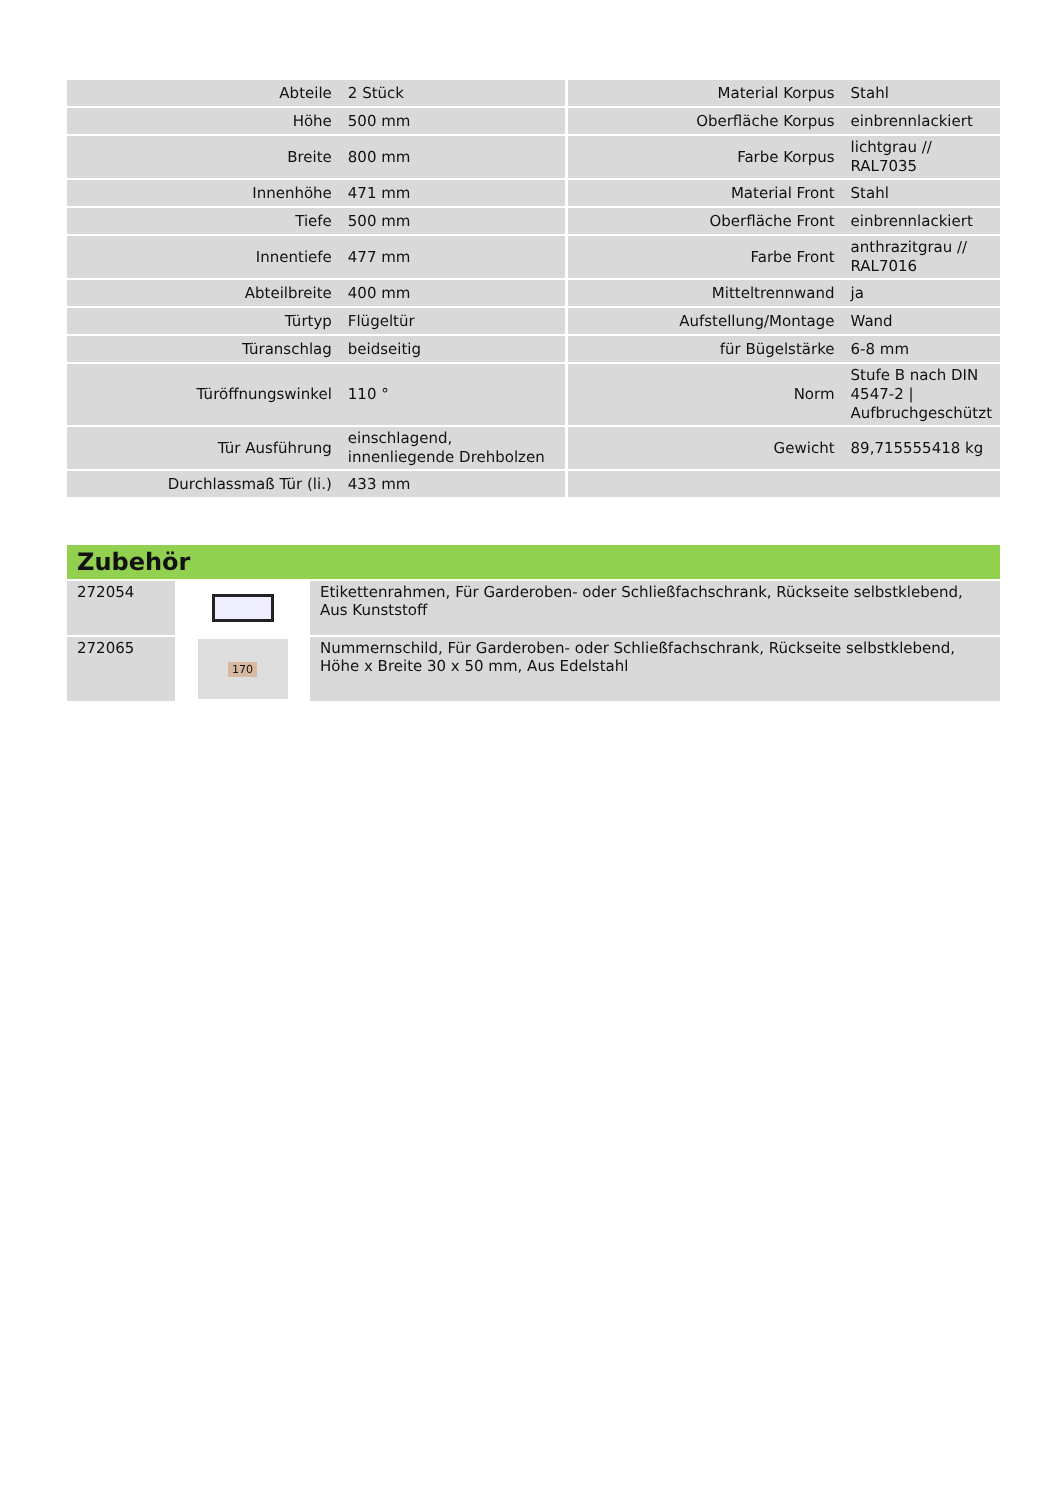| Abteile | 2 Stück | Material Korpus | Stahl |
| Höhe | 500 mm | Oberfläche Korpus | einbrennlackiert |
| Breite | 800 mm | Farbe Korpus | lichtgrau // RAL7035 |
| Innenhöhe | 471 mm | Material Front | Stahl |
| Tiefe | 500 mm | Oberfläche Front | einbrennlackiert |
| Innentiefe | 477 mm | Farbe Front | anthrazitgrau // RAL7016 |
| Abteilbreite | 400 mm | Mitteltrennwand | ja |
| Türtyp | Flügeltür | Aufstellung/Montage | Wand |
| Türanschlag | beidseitig | für Bügelstärke | 6-8 mm |
| Türöffnungswinkel | 110 ° | Norm | Stufe B nach DIN 4547-2 / Aufbruchgeschützt |
| Tür Ausführung | einschlagend, innenliegende Drehbolzen | Gewicht | 89,715555418 kg |
| Durchlassmaß Tür (li.) | 433 mm | | |
| Zubehör | | |
| --- | --- | --- |
| 272054 | | Etikettenrahmen, Für Garderoben- oder Schließfachschrank, Rückseite selbstklebend, Aus Kunststoff |
| 272065 | 170 | Nummernschild, Für Garderoben- oder Schließfachschrank, Rückseite selbstklebend, Höhe x Breite 30 x 50 mm, Aus Edelstahl |